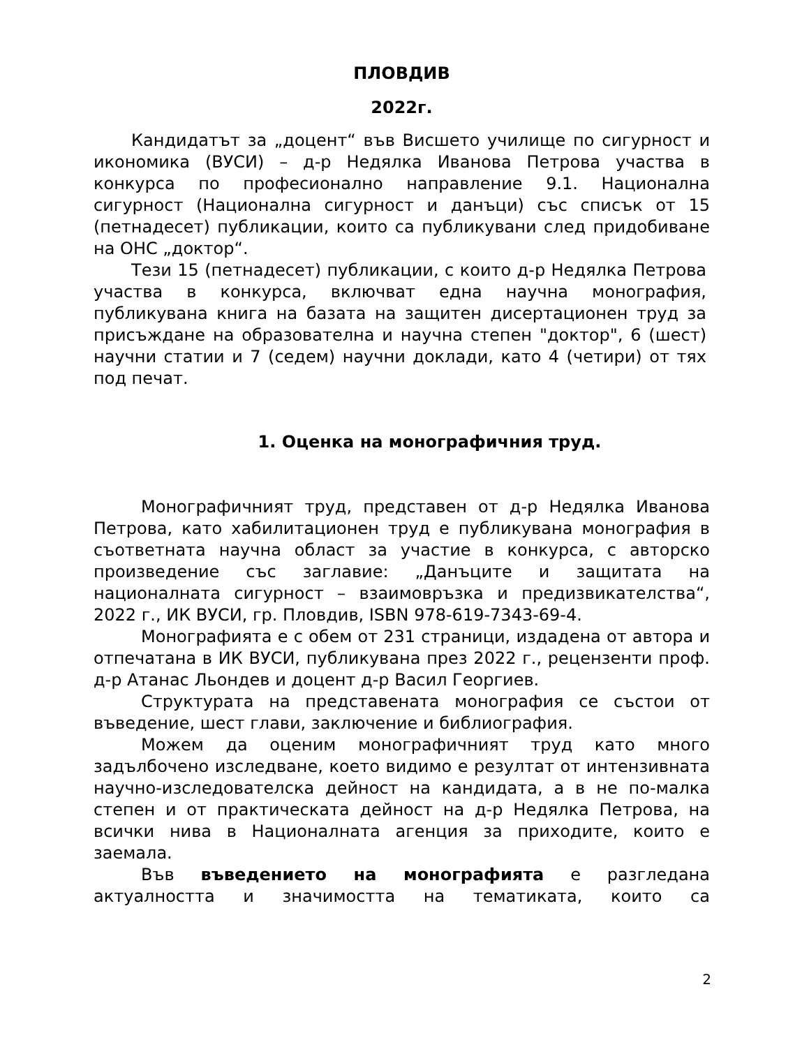ПЛОВДИВ
2022г.
Кандидатът за „доцент“ във Висшето училище по сигурност и икономика (ВУСИ) – д-р Недялка Иванова Петрова участва в конкурса по професионално направление 9.1. Национална сигурност (Национална сигурност и данъци) със списък от 15 (петнадесет) публикации, които са публикувани след придобиване на ОНС „доктор“.
Тези 15 (петнадесет) публикации, с които д-р Недялка Петрова участва в конкурса, включват една научна монография, публикувана книга на базата на защитен дисертационен труд за присъждане на образователна и научна степен "доктор", 6 (шест) научни статии и 7 (седем) научни доклади, като 4 (четири) от тях под печат.
1. Оценка на монографичния труд.
Монографичният труд, представен от д-р Недялка Иванова Петрова, като хабилитационен труд е публикувана монография в съответната научна област за участие в конкурса, с авторско произведение със заглавие: „Данъците и защитата на националната сигурност – взаимовръзка и предизвикателства“, 2022 г., ИК ВУСИ, гр. Пловдив, ISBN 978-619-7343-69-4.
Монографията е с обем от 231 страници, издадена от автора и отпечатана в ИК ВУСИ, публикувана през 2022 г., рецензенти проф. д-р Атанас Льондев и доцент д-р Васил Георгиев.
Структурата на представената монография се състои от въведение, шест глави, заключение и библиография.
Можем да оценим монографичният труд като много задълбочено изследване, което видимо е резултат от интензивната научно-изследователска дейност на кандидата, а в не по-малка степен и от практическата дейност на д-р Недялка Петрова, на всички нива в Националната агенция за приходите, които е заемала.
Във въведението на монографията е разгледана актуалността и значимостта на тематиката, които са
2